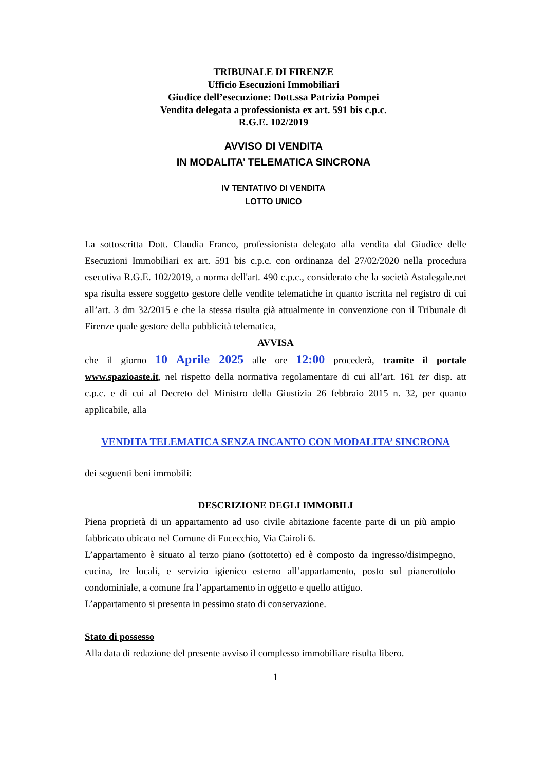TRIBUNALE DI FIRENZE
Ufficio Esecuzioni Immobiliari
Giudice dell’esecuzione: Dott.ssa Patrizia Pompei
Vendita delegata a professionista ex art. 591 bis c.p.c.
R.G.E. 102/2019
AVVISO DI VENDITA
IN MODALITA’ TELEMATICA SINCRONA
IV TENTATIVO DI VENDITA
LOTTO UNICO
La sottoscritta Dott. Claudia Franco, professionista delegato alla vendita dal Giudice delle Esecuzioni Immobiliari ex art. 591 bis c.p.c. con ordinanza del 27/02/2020 nella procedura esecutiva R.G.E. 102/2019, a norma dell'art. 490 c.p.c., considerato che la società Astalegale.net spa risulta essere soggetto gestore delle vendite telematiche in quanto iscritta nel registro di cui all’art. 3 dm 32/2015 e che la stessa risulta già attualmente in convenzione con il Tribunale di Firenze quale gestore della pubblicità telematica,
AVVISA
che il giorno 10 Aprile 2025 alle ore 12:00 procederà, tramite il portale www.spazioaste.it, nel rispetto della normativa regolamentare di cui all’art. 161 ter disp. att c.p.c. e di cui al Decreto del Ministro della Giustizia 26 febbraio 2015 n. 32, per quanto applicabile, alla
VENDITA TELEMATICA SENZA INCANTO CON MODALITA’ SINCRONA
dei seguenti beni immobili:
DESCRIZIONE DEGLI IMMOBILI
Piena proprietà di un appartamento ad uso civile abitazione facente parte di un più ampio fabbricato ubicato nel Comune di Fucecchio, Via Cairoli 6.
L’appartamento è situato al terzo piano (sottotetto) ed è composto da ingresso/disimpegno, cucina, tre locali, e servizio igienico esterno all’appartamento, posto sul pianerottolo condominiale, a comune fra l’appartamento in oggetto e quello attiguo.
L’appartamento si presenta in pessimo stato di conservazione.
Stato di possesso
Alla data di redazione del presente avviso il complesso immobiliare risulta libero.
1